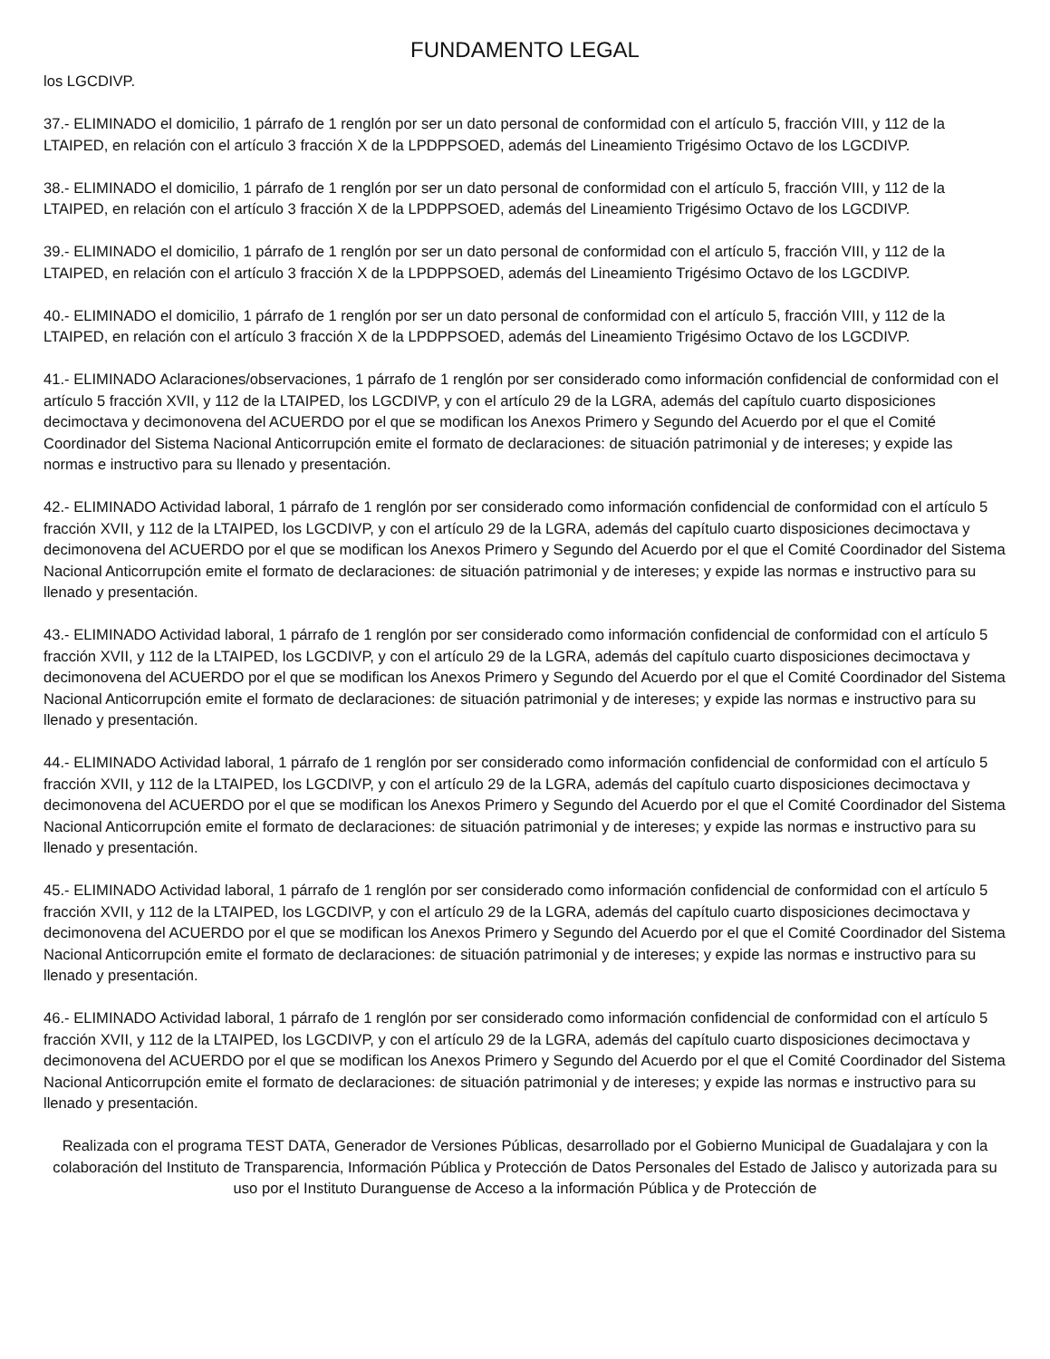FUNDAMENTO LEGAL
los LGCDIVP.
37.- ELIMINADO el domicilio, 1 párrafo de 1 renglón por ser un dato personal de conformidad con el artículo 5, fracción VIII, y 112 de la LTAIPED, en relación con el artículo 3 fracción X de la LPDPPSOED, además del Lineamiento Trigésimo Octavo de los LGCDIVP.
38.- ELIMINADO el domicilio, 1 párrafo de 1 renglón por ser un dato personal de conformidad con el artículo 5, fracción VIII, y 112 de la LTAIPED, en relación con el artículo 3 fracción X de la LPDPPSOED, además del Lineamiento Trigésimo Octavo de los LGCDIVP.
39.- ELIMINADO el domicilio, 1 párrafo de 1 renglón por ser un dato personal de conformidad con el artículo 5, fracción VIII, y 112 de la LTAIPED, en relación con el artículo 3 fracción X de la LPDPPSOED, además del Lineamiento Trigésimo Octavo de los LGCDIVP.
40.- ELIMINADO el domicilio, 1 párrafo de 1 renglón por ser un dato personal de conformidad con el artículo 5, fracción VIII, y 112 de la LTAIPED, en relación con el artículo 3 fracción X de la LPDPPSOED, además del Lineamiento Trigésimo Octavo de los LGCDIVP.
41.- ELIMINADO Aclaraciones/observaciones, 1 párrafo de 1 renglón por ser considerado como información confidencial de conformidad con el artículo 5 fracción XVII, y 112 de la LTAIPED, los LGCDIVP, y con el artículo 29 de la LGRA, además del capítulo cuarto disposiciones decimoctava y decimonovena del ACUERDO por el que se modifican los Anexos Primero y Segundo del Acuerdo por el que el Comité Coordinador del Sistema Nacional Anticorrupción emite el formato de declaraciones: de situación patrimonial y de intereses; y expide las normas e instructivo para su llenado y presentación.
42.- ELIMINADO Actividad laboral, 1 párrafo de 1 renglón por ser considerado como información confidencial de conformidad con el artículo 5 fracción XVII, y 112 de la LTAIPED, los LGCDIVP, y con el artículo 29 de la LGRA, además del capítulo cuarto disposiciones decimoctava y decimonovena del ACUERDO por el que se modifican los Anexos Primero y Segundo del Acuerdo por el que el Comité Coordinador del Sistema Nacional Anticorrupción emite el formato de declaraciones: de situación patrimonial y de intereses; y expide las normas e instructivo para su llenado y presentación.
43.- ELIMINADO Actividad laboral, 1 párrafo de 1 renglón por ser considerado como información confidencial de conformidad con el artículo 5 fracción XVII, y 112 de la LTAIPED, los LGCDIVP, y con el artículo 29 de la LGRA, además del capítulo cuarto disposiciones decimoctava y decimonovena del ACUERDO por el que se modifican los Anexos Primero y Segundo del Acuerdo por el que el Comité Coordinador del Sistema Nacional Anticorrupción emite el formato de declaraciones: de situación patrimonial y de intereses; y expide las normas e instructivo para su llenado y presentación.
44.- ELIMINADO Actividad laboral, 1 párrafo de 1 renglón por ser considerado como información confidencial de conformidad con el artículo 5 fracción XVII, y 112 de la LTAIPED, los LGCDIVP, y con el artículo 29 de la LGRA, además del capítulo cuarto disposiciones decimoctava y decimonovena del ACUERDO por el que se modifican los Anexos Primero y Segundo del Acuerdo por el que el Comité Coordinador del Sistema Nacional Anticorrupción emite el formato de declaraciones: de situación patrimonial y de intereses; y expide las normas e instructivo para su llenado y presentación.
45.- ELIMINADO Actividad laboral, 1 párrafo de 1 renglón por ser considerado como información confidencial de conformidad con el artículo 5 fracción XVII, y 112 de la LTAIPED, los LGCDIVP, y con el artículo 29 de la LGRA, además del capítulo cuarto disposiciones decimoctava y decimonovena del ACUERDO por el que se modifican los Anexos Primero y Segundo del Acuerdo por el que el Comité Coordinador del Sistema Nacional Anticorrupción emite el formato de declaraciones: de situación patrimonial y de intereses; y expide las normas e instructivo para su llenado y presentación.
46.- ELIMINADO Actividad laboral, 1 párrafo de 1 renglón por ser considerado como información confidencial de conformidad con el artículo 5 fracción XVII, y 112 de la LTAIPED, los LGCDIVP, y con el artículo 29 de la LGRA, además del capítulo cuarto disposiciones decimoctava y decimonovena del ACUERDO por el que se modifican los Anexos Primero y Segundo del Acuerdo por el que el Comité Coordinador del Sistema Nacional Anticorrupción emite el formato de declaraciones: de situación patrimonial y de intereses; y expide las normas e instructivo para su llenado y presentación.
Realizada con el programa TEST DATA, Generador de Versiones Públicas, desarrollado por el Gobierno Municipal de Guadalajara y con la colaboración del Instituto de Transparencia, Información Pública y Protección de Datos Personales del Estado de Jalisco y autorizada para su uso por el Instituto Duranguense de Acceso a la información Pública y de Protección de